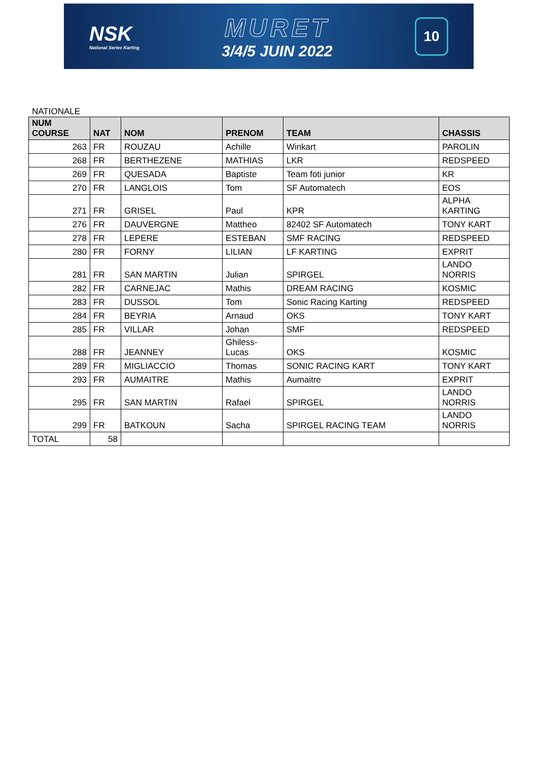NSK
National Series Karting
MURET
3/4/5 JUIN 2022
10
NATIONALE
| NUM COURSE | NAT | NOM | PRENOM | TEAM | CHASSIS |
| --- | --- | --- | --- | --- | --- |
| 263 | FR | ROUZAU | Achille | Winkart | PAROLIN |
| 268 | FR | BERTHEZENE | MATHIAS | LKR | REDSPEED |
| 269 | FR | QUESADA | Baptiste | Team foti junior | KR |
| 270 | FR | LANGLOIS | Tom | SF Automatech | EOS |
| 271 | FR | GRISEL | Paul | KPR | ALPHA KARTING |
| 276 | FR | DAUVERGNE | Mattheo | 82402 SF Automatech | TONY KART |
| 278 | FR | LEPERE | ESTEBAN | SMF RACING | REDSPEED |
| 280 | FR | FORNY | LILIAN | LF KARTING | EXPRIT |
| 281 | FR | SAN MARTIN | Julian | SPIRGEL | LANDO NORRIS |
| 282 | FR | CARNEJAC | Mathis | DREAM RACING | KOSMIC |
| 283 | FR | DUSSOL | Tom | Sonic Racing Karting | REDSPEED |
| 284 | FR | BEYRIA | Arnaud | OKS | TONY KART |
| 285 | FR | VILLAR | Johan | SMF | REDSPEED |
| 288 | FR | JEANNEY | Ghiless-Lucas | OKS | KOSMIC |
| 289 | FR | MIGLIACCIO | Thomas | SONIC RACING KART | TONY KART |
| 293 | FR | AUMAITRE | Mathis | Aumaitre | EXPRIT |
| 295 | FR | SAN MARTIN | Rafael | SPIRGEL | LANDO NORRIS |
| 299 | FR | BATKOUN | Sacha | SPIRGEL RACING TEAM | LANDO NORRIS |
| TOTAL | 58 | | | | |